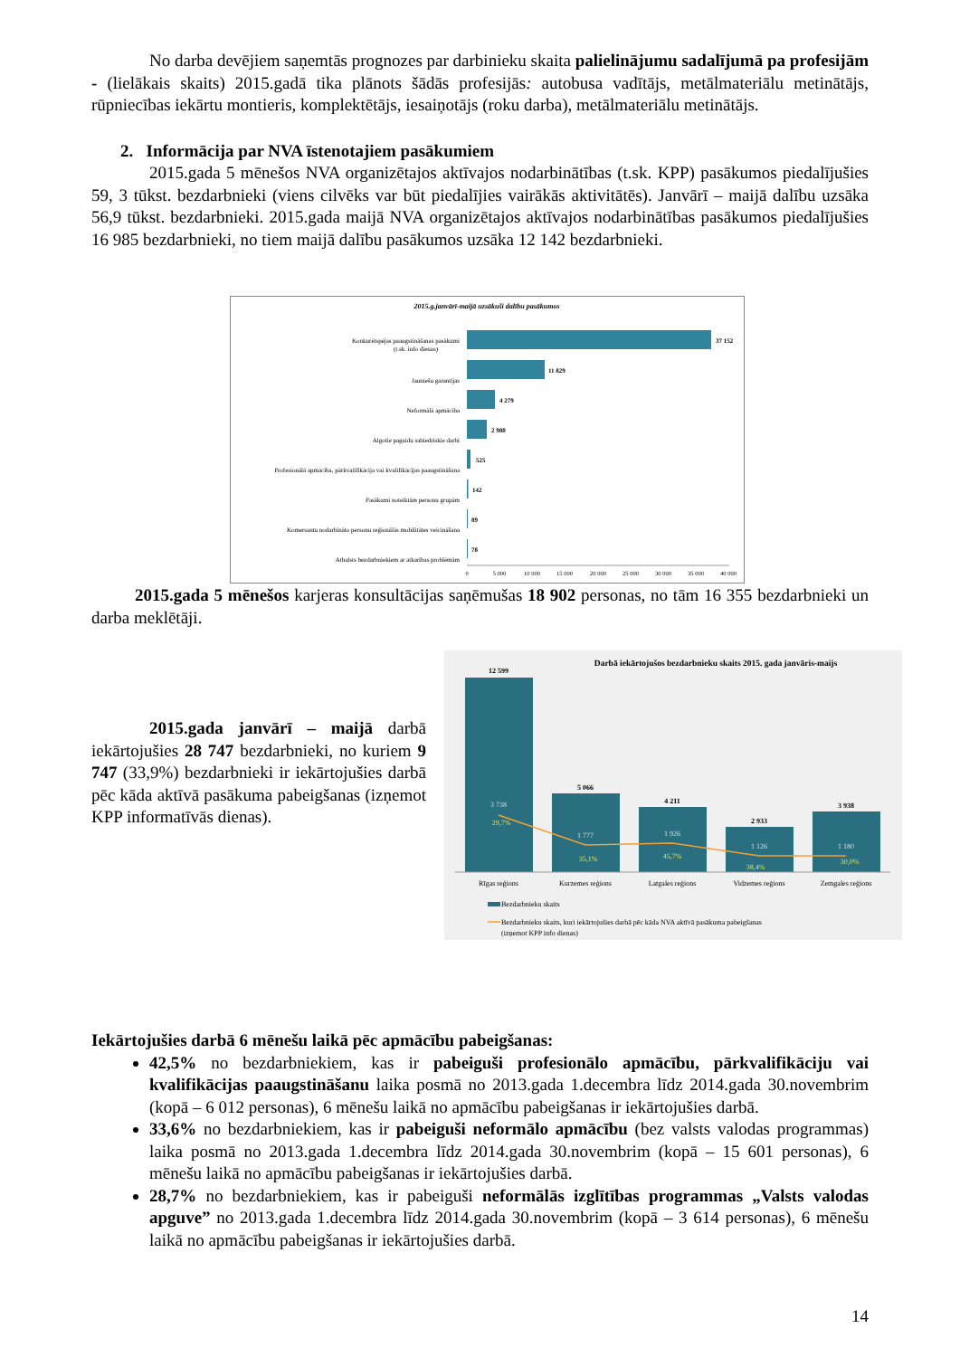No darba devējiem saņemtās prognozes par darbinieku skaita palielinājumu sadalījumā pa profesijām - (lielākais skaits) 2015.gadā tika plānots šādās profesijās: autobusa vadītājs, metālmateriālu metinātājs, rūpniecības iekārtu montieris, komplektētājs, iesaiņotājs (roku darba), metālmateriālu metinātājs.
2. Informācija par NVA īstenotajiem pasākumiem
2015.gada 5 mēnešos NVA organizētajos aktīvajos nodarbinātības (t.sk. KPP) pasākumos piedalījušies 59, 3 tūkst. bezdarbnieki (viens cilvēks var būt piedalījies vairākās aktivitātēs). Janvārī – maijā dalību uzsāka 56,9 tūkst. bezdarbnieki. 2015.gada maijā NVA organizētajos aktīvajos nodarbinātības pasākumos piedalījušies 16 985 bezdarbnieki, no tiem maijā dalību pasākumos uzsāka 12 142 bezdarbnieki.
2015.g.janvārī-maijā uzsākuši dalību pasākumos
Konkurētspējas paaugstināšanas pasākumi
(t.sk. info dienas)
Jauniešu garantijas
Neformālā apmācība
Algotie pagaidu sabiedriskie darbi
Profesionālā apmācība, pārkvalifikācija vai kvalifikācijas paaugstināšana
Pasākumi noteiktām personu grupām
Komersantu nodarbināto personu reģionālās mobilitātes veicināšana
Atbalsts bezdarbniekiem ar atkarības problēmām
37 152
11 829
4 279
2 980
525
142
89
78
0
5 000
10 000
15 000
20 000
25 000
30 000
35 000
40 000
2015.gada 5 mēnešos karjeras konsultācijas saņēmušas 18 902 personas, no tām 16 355 bezdarbnieki un darba meklētāji.
2015.gada janvārī – maijā darbā iekārtojušies 28 747 bezdarbnieki, no kuriem 9 747 (33,9%) bezdarbnieki ir iekārtojušies darbā pēc kāda aktīvā pasākuma pabeigšanas (izņemot KPP informatīvās dienas).
Darbā iekārtojušos bezdarbnieku skaits 2015. gada janvāris-maijs
12 599
5 066
4 211
2 933
3 938
3 738
1 777
1 926
1 126
1 180
29,7%
35,1%
45,7%
38,4%
30,0%
Rīgas reģions
Kurzemes reģions
Latgales reģions
Vidzemes reģions
Zemgales reģions
Bezdarbnieku skaits
Bezdarbnieku skaits, kuri iekārtojušies darbā pēc kāda NVA aktīvā pasākuma pabeigšanas
(izņemot KPP info dienas)
Iekārtojušies darbā 6 mēnešu laikā pēc apmācību pabeigšanas:
42,5% no bezdarbniekiem, kas ir pabeiguši profesionālo apmācību, pārkvalifikāciju vai kvalifikācijas paaugstināšanu laika posmā no 2013.gada 1.decembra līdz 2014.gada 30.novembrim (kopā – 6 012 personas), 6 mēnešu laikā no apmācību pabeigšanas ir iekārtojušies darbā.
33,6% no bezdarbniekiem, kas ir pabeiguši neformālo apmācību (bez valsts valodas programmas) laika posmā no 2013.gada 1.decembra līdz 2014.gada 30.novembrim (kopā – 15 601 personas), 6 mēnešu laikā no apmācību pabeigšanas ir iekārtojušies darbā.
28,7% no bezdarbniekiem, kas ir pabeiguši neformālās izglītības programmas „Valsts valodas apguve” no 2013.gada 1.decembra līdz 2014.gada 30.novembrim (kopā – 3 614 personas), 6 mēnešu laikā no apmācību pabeigšanas ir iekārtojušies darbā.
14